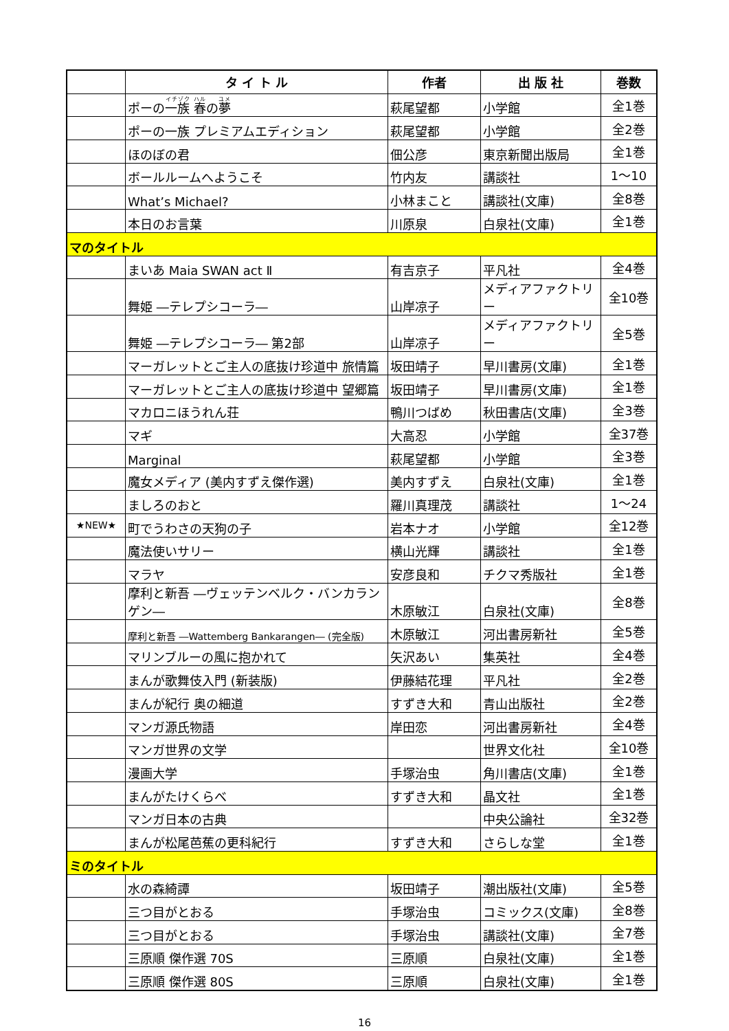| | タ イ ト ル | 作者 | 出 版 社 | 巻数 |
| --- | --- | --- | --- | --- |
| | ポーの 一族 春 の 夢 | 萩尾望都 | 小学館 | 全1巻 |
| | ポーの一族 プレミアムエディション | 萩尾望都 | 小学館 | 全2巻 |
| | ほのぼの君 | 佃公彦 | 東京新聞出版局 | 全1巻 |
| | ボールルームへようこそ | 竹内友 | 講談社 | 1～10 |
| | What’s Michael? | 小林まこと | 講談社(文庫) | 全8巻 |
| | 本日のお言葉 | 川原泉 | 白泉社(文庫) | 全1巻 |
| マのタイトル | | | | |
| | まいあ Maia SWAN act Ⅱ | 有吉京子 | 平凡社 | 全4巻 |
| | 舞姫 ―テレプシコーラ― | 山岸凉子 | メディアファクトリー | 全10巻 |
| | 舞姫 ―テレプシコーラ― 第2部 | 山岸凉子 | メディアファクトリー | 全5巻 |
| | マーガレットとご主人の底抜け珍道中 旅情篇 | 坂田靖子 | 早川書房(文庫) | 全1巻 |
| | マーガレットとご主人の底抜け珍道中 望郷篇 | 坂田靖子 | 早川書房(文庫) | 全1巻 |
| | マカロニほうれん荘 | 鴨川つばめ | 秋田書店(文庫) | 全3巻 |
| | マギ | 大高忍 | 小学館 | 全37巻 |
| | Marginal | 萩尾望都 | 小学館 | 全3巻 |
| | 魔女メディア (美内すずえ傑作選) | 美内すずえ | 白泉社(文庫) | 全1巻 |
| | ましろのおと | 羅川真理茂 | 講談社 | 1～24 |
| ★NEW★ | 町でうわさの天狗の子 | 岩本ナオ | 小学館 | 全12巻 |
| | 魔法使いサリー | 横山光輝 | 講談社 | 全1巻 |
| | マラヤ | 安彦良和 | チクマ秀版社 | 全1巻 |
| | 摩利と新吾 ―ヴェッテンベルク・バンカランゲン― | 木原敏江 | 白泉社(文庫) | 全8巻 |
| | 摩利と新吾 ―Wattemberg Bankarangen― (完全版) | 木原敏江 | 河出書房新社 | 全5巻 |
| | マリンブルーの風に抱かれて | 矢沢あい | 集英社 | 全4巻 |
| | まんが歌舞伎入門 (新装版) | 伊藤結花理 | 平凡社 | 全2巻 |
| | まんが紀行 奥の細道 | すずき大和 | 青山出版社 | 全2巻 |
| | マンガ源氏物語 | 岸田恋 | 河出書房新社 | 全4巻 |
| | マンガ世界の文学 | | 世界文化社 | 全10巻 |
| | 漫画大学 | 手塚治虫 | 角川書店(文庫) | 全1巻 |
| | まんがたけくらべ | すずき大和 | 晶文社 | 全1巻 |
| | マンガ日本の古典 | | 中央公論社 | 全32巻 |
| | まんが松尾芭蕉の更科紀行 | すずき大和 | さらしな堂 | 全1巻 |
| ミのタイトル | | | | |
| | 水の森綺譚 | 坂田靖子 | 潮出版社(文庫) | 全5巻 |
| | 三つ目がとおる | 手塚治虫 | コミックス(文庫) | 全8巻 |
| | 三つ目がとおる | 手塚治虫 | 講談社(文庫) | 全7巻 |
| | 三原順 傑作選 70S | 三原順 | 白泉社(文庫) | 全1巻 |
| | 三原順 傑作選 80S | 三原順 | 白泉社(文庫) | 全1巻 |
16